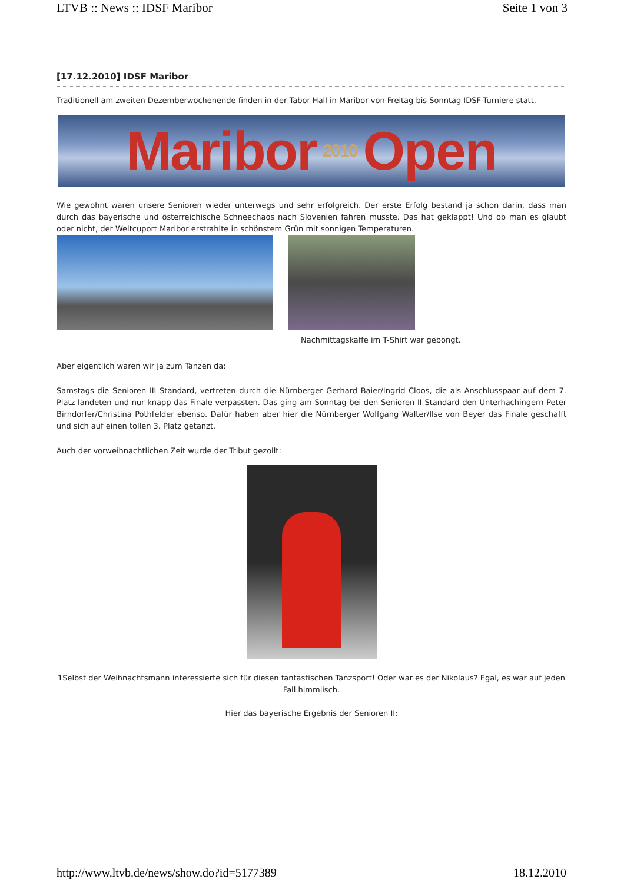LTVB :: News :: IDSF Maribor Seite 1 von 3
[17.12.2010] IDSF Maribor
Traditionell am zweiten Dezemberwochenende finden in der Tabor Hall in Maribor von Freitag bis Sonntag IDSF-Turniere statt.
Maribor 2010 Open
Wie gewohnt waren unsere Senioren wieder unterwegs und sehr erfolgreich. Der erste Erfolg bestand ja schon darin, dass man durch das bayerische und österreichische Schneechaos nach Slovenien fahren musste. Das hat geklappt! Und ob man es glaubt oder nicht, der Weltcuport Maribor erstrahlte in schönstem Grün mit sonnigen Temperaturen.
Nachmittagskaffe im T-Shirt war gebongt.
Aber eigentlich waren wir ja zum Tanzen da:
Samstags die Senioren III Standard, vertreten durch die Nürnberger Gerhard Baier/Ingrid Cloos, die als Anschlusspaar auf dem 7. Platz landeten und nur knapp das Finale verpassten. Das ging am Sonntag bei den Senioren II Standard den Unterhachingern Peter Birndorfer/Christina Pothfelder ebenso. Dafür haben aber hier die Nürnberger Wolfgang Walter/Ilse von Beyer das Finale geschafft und sich auf einen tollen 3. Platz getanzt.
Auch der vorweihnachtlichen Zeit wurde der Tribut gezollt:
1Selbst der Weihnachtsmann interessierte sich für diesen fantastischen Tanzsport! Oder war es der Nikolaus? Egal, es war auf jeden Fall himmlisch.
Hier das bayerische Ergebnis der Senioren II:
http://www.ltvb.de/news/show.do?id=5177389 18.12.2010